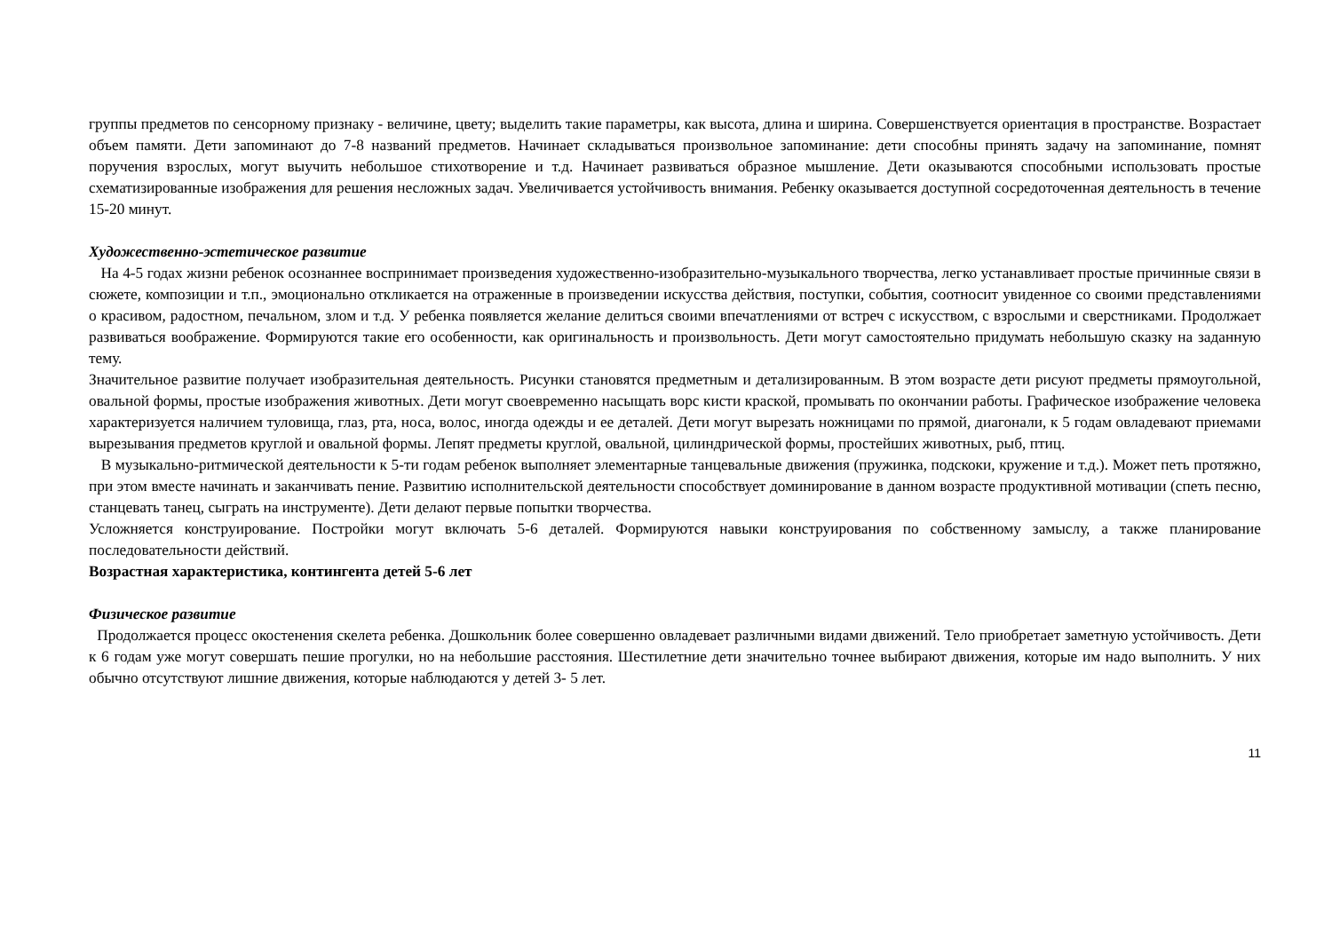группы предметов по сенсорному признаку - величине, цвету; выделить такие параметры, как высота, длина и ширина. Совершенствуется ориентация в пространстве. Возрастает объем памяти. Дети запоминают до 7-8 названий предметов. Начинает складываться произвольное запоминание: дети способны принять задачу на запоминание, помнят поручения взрослых, могут выучить небольшое стихотворение и т.д. Начинает развиваться образное мышление. Дети оказываются способными использовать простые схематизированные изображения для решения несложных задач. Увеличивается устойчивость внимания. Ребенку оказывается доступной сосредоточенная деятельность в течение 15-20 минут.
Художественно-эстетическое развитие
На 4-5 годах жизни ребенок осознаннее воспринимает произведения художественно-изобразительно-музыкального творчества, легко устанавливает простые причинные связи в сюжете, композиции и т.п., эмоционально откликается на отраженные в произведении искусства действия, поступки, события, соотносит увиденное со своими представлениями о красивом, радостном, печальном, злом и т.д. У ребенка появляется желание делиться своими впечатлениями от встреч с искусством, с взрослыми и сверстниками. Продолжает развиваться воображение. Формируются такие его особенности, как оригинальность и произвольность. Дети могут самостоятельно придумать небольшую сказку на заданную тему.
Значительное развитие получает изобразительная деятельность. Рисунки становятся предметным и детализированным. В этом возрасте дети рисуют предметы прямоугольной, овальной формы, простые изображения животных. Дети могут своевременно насыщать ворс кисти краской, промывать по окончании работы. Графическое изображение человека характеризуется наличием туловища, глаз, рта, носа, волос, иногда одежды и ее деталей. Дети могут вырезать ножницами по прямой, диагонали, к 5 годам овладевают приемами вырезывания предметов круглой и овальной формы. Лепят предметы круглой, овальной, цилиндрической формы, простейших животных, рыб, птиц.
В музыкально-ритмической деятельности к 5-ти годам ребенок выполняет элементарные танцевальные движения (пружинка, подскоки, кружение и т.д.). Может петь протяжно, при этом вместе начинать и заканчивать пение. Развитию исполнительской деятельности способствует доминирование в данном возрасте продуктивной мотивации (спеть песню, станцевать танец, сыграть на инструменте). Дети делают первые попытки творчества.
Усложняется конструирование. Постройки могут включать 5-6 деталей. Формируются навыки конструирования по собственному замыслу, а также планирование последовательности действий.
Возрастная характеристика, контингента детей 5-6 лет
Физическое развитие
Продолжается процесс окостенения скелета ребенка. Дошкольник более совершенно овладевает различными видами движений. Тело приобретает заметную устойчивость. Дети к 6 годам уже могут совершать пешие прогулки, но на небольшие расстояния. Шестилетние дети значительно точнее выбирают движения, которые им надо выполнить. У них обычно отсутствуют лишние движения, которые наблюдаются у детей 3- 5 лет.
11